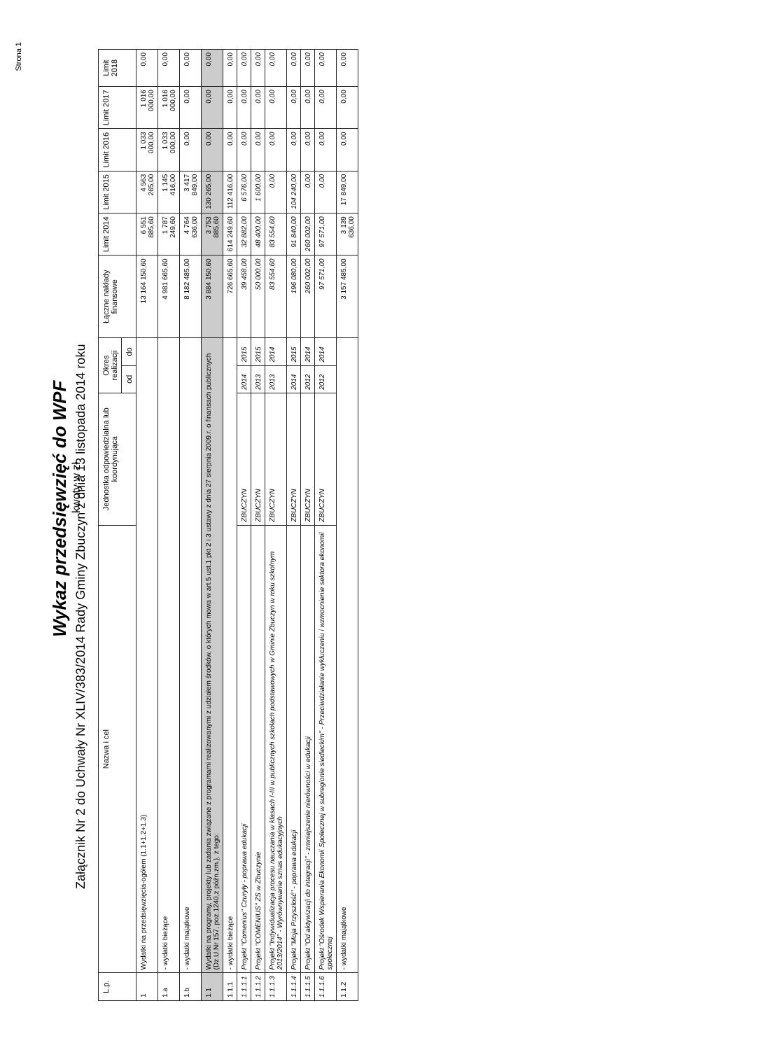Strona 1
Wykaz przedsięwzięć do WPF
Załącznik Nr 2 do Uchwały Nr XLIV/383/2014 Rady Gminy Zbuczyn z dnia 13 listopada 2014 roku
kwoty w zł
| L.p. | Nazwa i cel | Jednostka odpowiedzialna lub koordynująca | Okres realizacji | | Łączne nakłady finansowe | Limit 2014 | Limit 2015 | Limit 2016 | Limit 2017 | Limit 2018 |
| --- | --- | --- | --- | --- | --- | --- | --- | --- | --- | --- |
| | | | od | do | | | | | | |
| 1 | Wydatki na przedsięwzięcia-ogółem (1.1+1.2+1.3) | | | | 13 164 150,60 | 6 551 885,60 | 4 563 265,00 | 1 033 000,00 | 1 016 000,00 | 0,00 |
| 1.a | - wydatki bieżące | | | | 4 981 665,60 | 1 787 249,60 | 1 145 416,00 | 1 033 000,00 | 1 016 000,00 | 0,00 |
| 1.b | - wydatki majątkowe | | | | 8 182 485,00 | 4 764 636,00 | 3 417 849,00 | 0,00 | 0,00 | 0,00 |
| 1.1 | Wydatki na programy, projekty lub zadania związane z programami realizowanymi z udziałem środków, o których mowa w art.5 ust.1 pkt 2 i 3 ustawy z dnia 27 sierpnia 2009.r. o finansach publicznych (Dz.U.Nr 157, poz.1240,z późn.zm.), z tego: | | | | 3 884 150,60 | 3 753 885,60 | 130 265,00 | 0,00 | 0,00 | 0,00 |
| 1.1.1 | - wydatki bieżące | | | | 726 665,60 | 614 249,60 | 112 416,00 | 0,00 | 0,00 | 0,00 |
| 1.1.1.1 | Projekt "Comenius" Czuryły - poprawa edukacji | ZBUCZYN | 2014 | 2015 | 39 458,00 | 32 882,00 | 6 576,00 | 0,00 | 0,00 | 0,00 |
| 1.1.1.2 | Projekt "COMENIUS" ZS w Zbuczynie | ZBUCZYN | 2013 | 2015 | 50 000,00 | 48 400,00 | 1 600,00 | 0,00 | 0,00 | 0,00 |
| 1.1.1.3 | Projekt "Indywidualizacja procesu nauczania w klasach I-III w publicznych szkołach podstawowych w Gminie Zbuczyn w roku szkolnym 2013/2014" - Wyrównywanie sznas edukacyjnych | ZBUCZYN | 2013 | 2014 | 83 554,60 | 83 554,60 | 0,00 | 0,00 | 0,00 | 0,00 |
| 1.1.1.4 | Projekt "Moja Przyszłość" - poprawa edukacji | ZBUCZYN | 2014 | 2015 | 196 080,00 | 91 840,00 | 104 240,00 | 0,00 | 0,00 | 0,00 |
| 1.1.1.5 | Projekt "Od aktywizacji do integracji" - zmniejszenie nierówności w edukacji | ZBUCZYN | 2012 | 2014 | 260 002,00 | 260 002,00 | 0,00 | 0,00 | 0,00 | 0,00 |
| 1.1.1.6 | Projekt "Ośrodek Wspierania Ekonomii Społecznej w subregionie siedleckim" - Przeciwdziałanie wykluczeniu i wzmocnienie sektora ekonomii społecznej | ZBUCZYN | 2012 | 2014 | 97 571,00 | 97 571,00 | 0,00 | 0,00 | 0,00 | 0,00 |
| 1.1.2 | - wydatki majątkowe | | | | 3 157 485,00 | 3 139 636,00 | 17 849,00 | 0,00 | 0,00 | 0,00 |